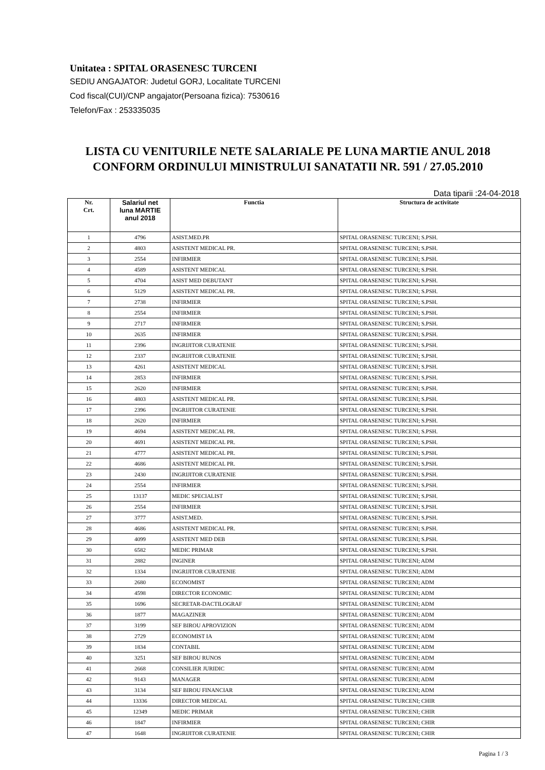Unitatea : SPITAL ORASENESC TURCENI
SEDIU ANGAJATOR: Judetul GORJ, Localitate TURCENI
Cod fiscal(CUI)/CNP angajator(Persoana fizica): 7530616
Telefon/Fax : 253335035
LISTA CU VENITURILE NETE SALARIALE PE LUNA MARTIE ANUL 2018
CONFORM ORDINULUI MINISTRULUI SANATATII NR. 591 / 27.05.2010
Data tiparii :24-04-2018
| Nr. Crt. | Salariul net luna MARTIE anul 2018 | Functia | Structura de activitate |
| --- | --- | --- | --- |
| 1 | 4796 | ASIST.MED.PR | SPITAL ORASENESC TURCENI; S.PSH. |
| 2 | 4803 | ASISTENT MEDICAL PR. | SPITAL ORASENESC TURCENI; S.PSH. |
| 3 | 2554 | INFIRMIER | SPITAL ORASENESC TURCENI; S.PSH. |
| 4 | 4589 | ASISTENT MEDICAL | SPITAL ORASENESC TURCENI; S.PSH. |
| 5 | 4704 | ASIST MED DEBUTANT | SPITAL ORASENESC TURCENI; S.PSH. |
| 6 | 5129 | ASISTENT MEDICAL PR. | SPITAL ORASENESC TURCENI; S.PSH. |
| 7 | 2738 | INFIRMIER | SPITAL ORASENESC TURCENI; S.PSH. |
| 8 | 2554 | INFIRMIER | SPITAL ORASENESC TURCENI; S.PSH. |
| 9 | 2717 | INFIRMIER | SPITAL ORASENESC TURCENI; S.PSH. |
| 10 | 2635 | INFIRMIER | SPITAL ORASENESC TURCENI; S.PSH. |
| 11 | 2396 | INGRIJITOR CURATENIE | SPITAL ORASENESC TURCENI; S.PSH. |
| 12 | 2337 | INGRIJITOR CURATENIE | SPITAL ORASENESC TURCENI; S.PSH. |
| 13 | 4261 | ASISTENT MEDICAL | SPITAL ORASENESC TURCENI; S.PSH. |
| 14 | 2853 | INFIRMIER | SPITAL ORASENESC TURCENI; S.PSH. |
| 15 | 2620 | INFIRMIER | SPITAL ORASENESC TURCENI; S.PSH. |
| 16 | 4803 | ASISTENT MEDICAL PR. | SPITAL ORASENESC TURCENI; S.PSH. |
| 17 | 2396 | INGRIJITOR CURATENIE | SPITAL ORASENESC TURCENI; S.PSH. |
| 18 | 2620 | INFIRMIER | SPITAL ORASENESC TURCENI; S.PSH. |
| 19 | 4694 | ASISTENT MEDICAL PR. | SPITAL ORASENESC TURCENI; S.PSH. |
| 20 | 4691 | ASISTENT MEDICAL PR. | SPITAL ORASENESC TURCENI; S.PSH. |
| 21 | 4777 | ASISTENT MEDICAL PR. | SPITAL ORASENESC TURCENI; S.PSH. |
| 22 | 4686 | ASISTENT MEDICAL PR. | SPITAL ORASENESC TURCENI; S.PSH. |
| 23 | 2430 | INGRIJITOR CURATENIE | SPITAL ORASENESC TURCENI; S.PSH. |
| 24 | 2554 | INFIRMIER | SPITAL ORASENESC TURCENI; S.PSH. |
| 25 | 13137 | MEDIC SPECIALIST | SPITAL ORASENESC TURCENI; S.PSH. |
| 26 | 2554 | INFIRMIER | SPITAL ORASENESC TURCENI; S.PSH. |
| 27 | 3777 | ASIST.MED. | SPITAL ORASENESC TURCENI; S.PSH. |
| 28 | 4686 | ASISTENT MEDICAL PR. | SPITAL ORASENESC TURCENI; S.PSH. |
| 29 | 4099 | ASISTENT MED DEB | SPITAL ORASENESC TURCENI; S.PSH. |
| 30 | 6582 | MEDIC PRIMAR | SPITAL ORASENESC TURCENI; S.PSH. |
| 31 | 2882 | INGINER | SPITAL ORASENESC TURCENI; ADM |
| 32 | 1334 | INGRIJITOR CURATENIE | SPITAL ORASENESC TURCENI; ADM |
| 33 | 2680 | ECONOMIST | SPITAL ORASENESC TURCENI; ADM |
| 34 | 4598 | DIRECTOR ECONOMIC | SPITAL ORASENESC TURCENI; ADM |
| 35 | 1696 | SECRETAR-DACTILOGRAF | SPITAL ORASENESC TURCENI; ADM |
| 36 | 1877 | MAGAZINER | SPITAL ORASENESC TURCENI; ADM |
| 37 | 3199 | SEF BIROU APROVIZION | SPITAL ORASENESC TURCENI; ADM |
| 38 | 2729 | ECONOMIST IA | SPITAL ORASENESC TURCENI; ADM |
| 39 | 1834 | CONTABIL | SPITAL ORASENESC TURCENI; ADM |
| 40 | 3251 | SEF BIROU RUNOS | SPITAL ORASENESC TURCENI; ADM |
| 41 | 2668 | CONSILIER JURIDIC | SPITAL ORASENESC TURCENI; ADM |
| 42 | 9143 | MANAGER | SPITAL ORASENESC TURCENI; ADM |
| 43 | 3134 | SEF BIROU FINANCIAR | SPITAL ORASENESC TURCENI; ADM |
| 44 | 13336 | DIRECTOR MEDICAL | SPITAL ORASENESC TURCENI; CHIR |
| 45 | 12349 | MEDIC PRIMAR | SPITAL ORASENESC TURCENI; CHIR |
| 46 | 1847 | INFIRMIER | SPITAL ORASENESC TURCENI; CHIR |
| 47 | 1648 | INGRIJITOR CURATENIE | SPITAL ORASENESC TURCENI; CHIR |
Pagina 1 / 3